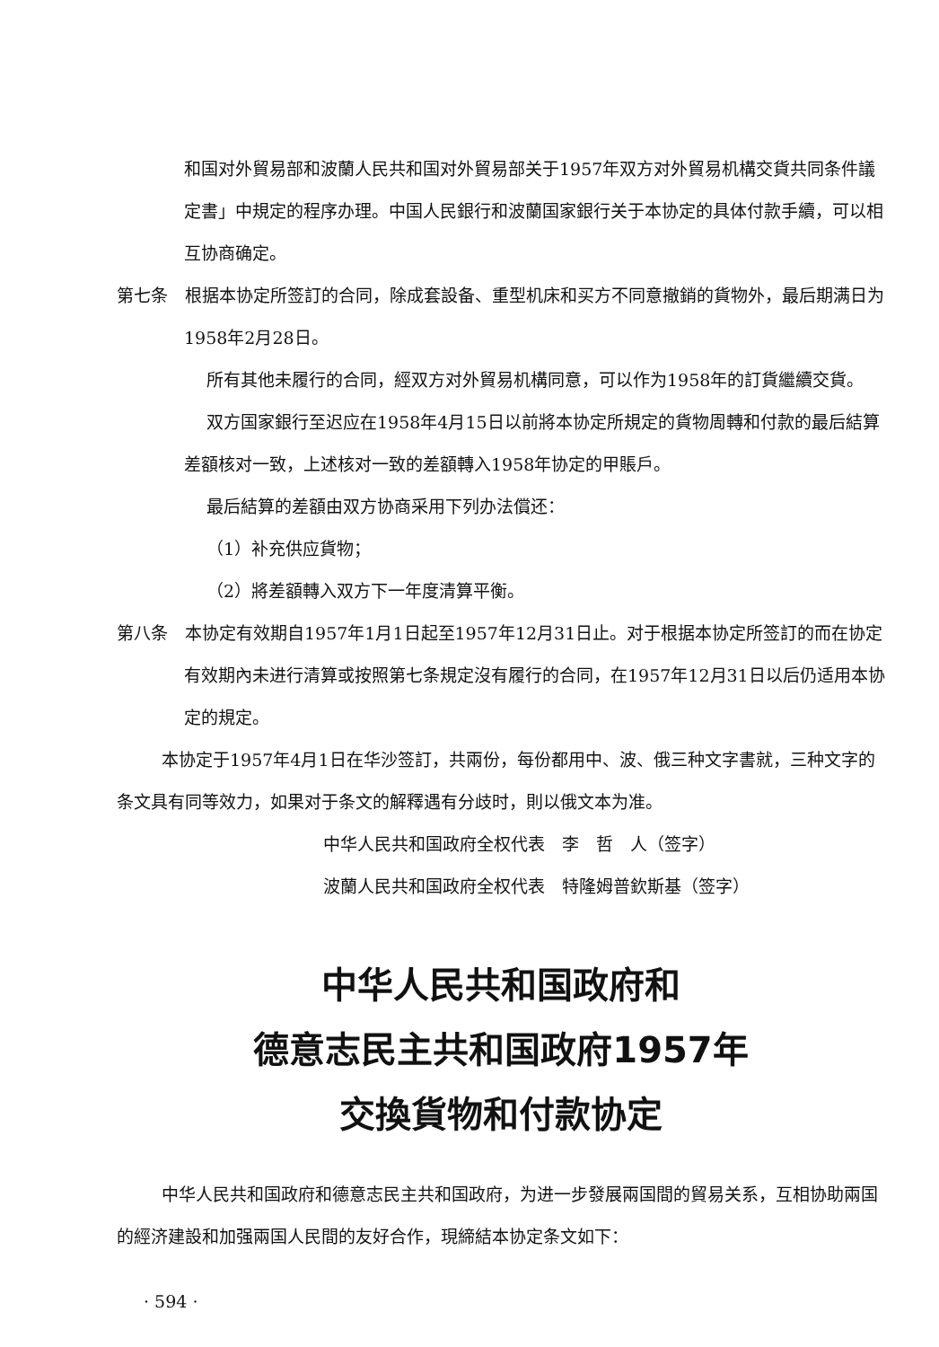和国对外貿易部和波蘭人民共和国对外貿易部关于1957年双方对外貿易机構交貨共同条件議定書」中規定的程序办理。中国人民銀行和波蘭国家銀行关于本协定的具体付款手續，可以相互协商确定。
第七条　根据本协定所签訂的合同，除成套設备、重型机床和买方不同意撤銷的貨物外，最后期满日为1958年2月28日。
所有其他未履行的合同，經双方对外貿易机構同意，可以作为1958年的訂貨繼續交貨。
双方国家銀行至迟应在1958年4月15日以前將本协定所規定的貨物周轉和付款的最后結算差額核对一致，上述核对一致的差額轉入1958年协定的甲賬戶。
最后結算的差額由双方协商采用下列办法償还：
（1）补充供应貨物；
（2）將差額轉入双方下一年度清算平衡。
第八条　本协定有效期自1957年1月1日起至1957年12月31日止。对于根据本协定所签訂的而在协定有效期內未进行清算或按照第七条規定沒有履行的合同，在1957年12月31日以后仍适用本协定的規定。
本协定于1957年4月1日在华沙签訂，共兩份，每份都用中、波、俄三种文字書就，三种文字的条文具有同等效力，如果对于条文的解釋遇有分歧时，則以俄文本为准。
中华人民共和国政府全权代表　李　哲　人（签字）
波蘭人民共和国政府全权代表　特隆姆普欽斯基（签字）
中华人民共和国政府和
德意志民主共和国政府1957年
交換貨物和付款协定
中华人民共和国政府和德意志民主共和国政府，为进一步發展兩国間的貿易关系，互相协助兩国的經济建設和加强兩国人民間的友好合作，現締結本协定条文如下：
· 594 ·